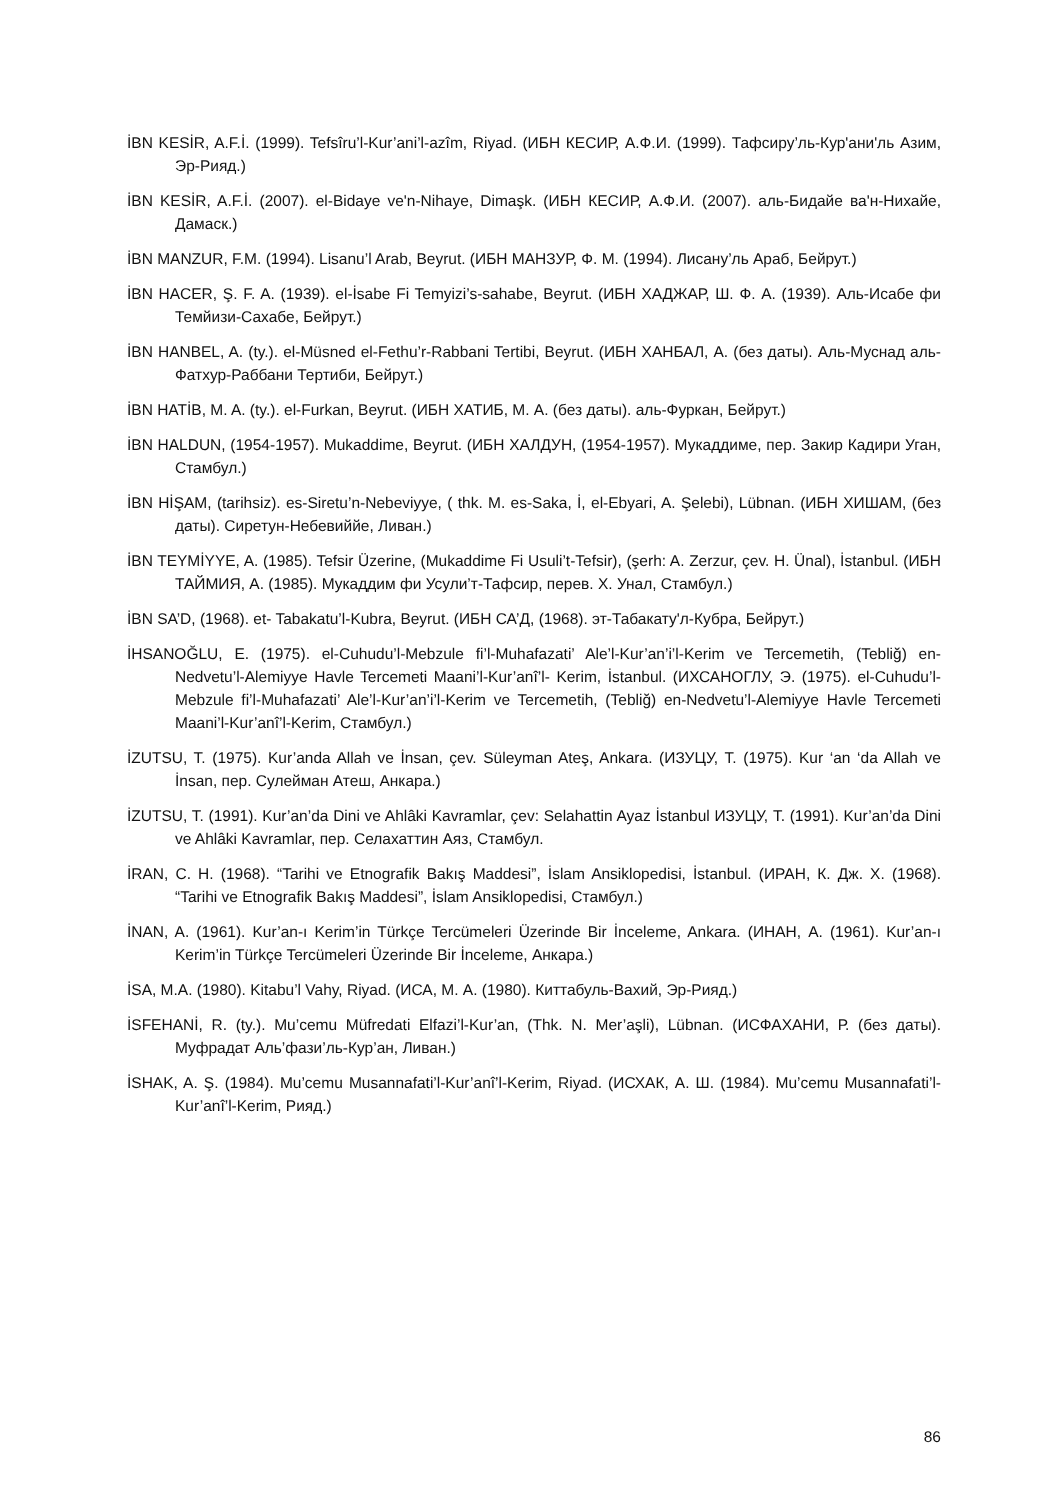İBN KESİR, A.F.İ. (1999). Tefsîru’l-Kur’ani’l-azîm, Riyad. (ИБН КЕСИР, А.Ф.И. (1999). Тафсиру’ль-Кур'ани'ль Азим, Эр-Рияд.)
İBN KESİR, A.F.İ. (2007). el-Bidaye ve'n-Nihaye, Dimaşk. (ИБН КЕСИР, А.Ф.И. (2007). аль-Бидайе ва'н-Нихайе, Дамаск.)
İBN MANZUR, F.M. (1994). Lisanu’l Arab, Beyrut. (ИБН МАНЗУР, Ф. М. (1994). Лисану’ль Араб, Бейрут.)
İBN HACER, Ş. F. A. (1939). el-İsabe Fi Temyizi’s-sahabe, Beyrut. (ИБН ХАДЖАР, Ш. Ф. А. (1939). Аль-Исабе фи Темйизи-Сахабе, Бейрут.)
İBN HANBEL, A. (ty.). el-Müsned el-Fethu’r-Rabbani Tertibi, Beyrut. (ИБН ХАНБАЛ, А. (без даты). Аль-Муснад аль-Фатхур-Раббани Тертиби, Бейрут.)
İBN HATİB, M. A. (ty.). el-Furkan, Beyrut. (ИБН ХАТИБ, М. А. (без даты). аль-Фуркан, Бейрут.)
İBN HALDUN, (1954-1957). Mukaddime, Beyrut. (ИБН ХАЛДУН, (1954-1957). Мукаддиме, пер. Закир Кадири Уган, Стамбул.)
İBN HİŞAM, (tarihsiz). es-Siretu’n-Nebeviyye, ( thk. M. es-Saka, İ, el-Ebyari, A. Şelebi), Lübnan. (ИБН ХИШАМ, (без даты). Сиретун-Небевиййе, Ливан.)
İBN TEYMİYYE, A. (1985). Tefsir Üzerine, (Mukaddime Fi Usuli’t-Tefsir), (şerh: A. Zerzur, çev. H. Ünal), İstanbul. (ИБН ТАЙМИЯ, А. (1985). Мукаддим фи Усули’т-Тафсир, перев. Х. Унал, Стамбул.)
İBN SA’D, (1968). et- Tabakatu’l-Kubra, Beyrut. (ИБН СА’Д, (1968). эт-Табакату'л-Кубра, Бейрут.)
İHSANOĞLU, E. (1975). el-Cuhudu’l-Mebzule fi’l-Muhafazati’ Ale’l-Kur’an’i’l-Kerim ve Tercemetih, (Tebliğ) en-Nedvetu’l-Alemiyye Havle Tercemeti Maani’l-Kur’anî’l- Kerim, İstanbul. (ИХСАНОГЛУ, Э. (1975). el-Cuhudu’l-Mebzule fi’l-Muhafazati’ Ale’l-Kur’an’i’l-Kerim ve Tercemetih, (Tebliğ) en-Nedvetu’l-Alemiyye Havle Tercemeti Maani’l-Kur’anî’l-Kerim, Стамбул.)
İZUTSU, T. (1975). Kur’anda Allah ve İnsan, çev. Süleyman Ateş, Ankara. (ИЗУЦУ, Т. (1975). Kur ‘an ‘da Allah ve İnsan, пер. Сулейман Атеш, Анкара.)
İZUTSU, T. (1991). Kur’an’da Dini ve Ahlâki Kavramlar, çev: Selahattin Ayaz İstanbul ИЗУЦУ, Т. (1991). Kur’an’da Dini ve Ahlâki Kavramlar, пер. Селахаттин Аяз, Стамбул.
İRAN, C. H. (1968). “Tarihi ve Etnografik Bakış Maddesi”, İslam Ansiklopedisi, İstanbul. (ИРАН, К. Дж. Х. (1968). “Tarihi ve Etnografik Bakış Maddesi”, İslam Ansiklopedisi, Стамбул.)
İNAN, A. (1961). Kur’an-ı Kerim’in Türkçe Tercümeleri Üzerinde Bir İnceleme, Ankara. (ИНАН, А. (1961). Kur’an-ı Kerim’in Türkçe Tercümeleri Üzerinde Bir İnceleme, Анкара.)
İSA, M.A. (1980). Kitabu’l Vahy, Riyad. (ИСА, М. А. (1980). Киттабуль-Вахий, Эр-Рияд.)
İSFEHANİ, R. (ty.). Mu’cemu Müfredati Elfazi’l-Kur’an, (Thk. N. Mer’aşli), Lübnan. (ИСФАХАНИ, Р. (без даты). Муфрадат Аль’фази’ль-Кур’ан, Ливан.)
İSHAK, A. Ş. (1984). Mu’cemu Musannafati’l-Kur’anî’l-Kerim, Riyad. (ИСХАК, А. Ш. (1984). Mu’cemu Musannafati’l-Kur’anî’l-Kerim, Рияд.)
86